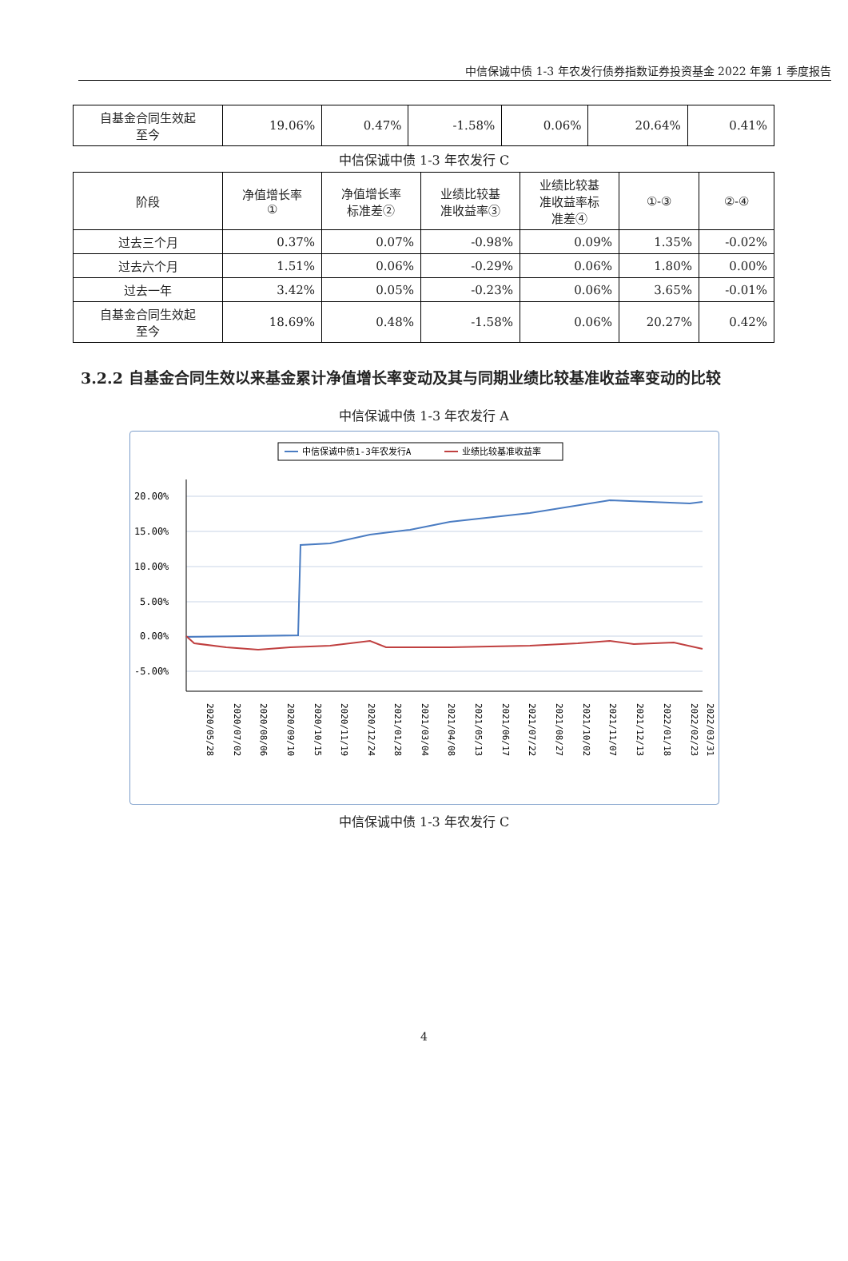中信保诚中债 1-3 年农发行债券指数证券投资基金 2022 年第 1 季度报告
| 自基金合同生效起 至今 | 19.06% | 0.47% | -1.58% | 0.06% | 20.64% | 0.41% |
中信保诚中债 1-3 年农发行 C
| 阶段 | 净值增长率 ① | 净值增长率 标准差② | 业绩比较基 准收益率③ | 业绩比较基 准收益率标 准差④ | ①-③ | ②-④ |
| --- | --- | --- | --- | --- | --- | --- |
| 过去三个月 | 0.37% | 0.07% | -0.98% | 0.09% | 1.35% | -0.02% |
| 过去六个月 | 1.51% | 0.06% | -0.29% | 0.06% | 1.80% | 0.00% |
| 过去一年 | 3.42% | 0.05% | -0.23% | 0.06% | 3.65% | -0.01% |
| 自基金合同生效起 至今 | 18.69% | 0.48% | -1.58% | 0.06% | 20.27% | 0.42% |
3.2.2 自基金合同生效以来基金累计净值增长率变动及其与同期业绩比较基准收益率变动的比较
中信保诚中债 1-3 年农发行 A
中信保诚中债1-3年农发行A
业绩比较基准收益率
20.00%
15.00%
10.00%
5.00%
0.00%
-5.00%
2020/05/28
2020/07/02
2020/08/06
2020/09/10
2020/10/15
2020/11/19
2020/12/24
2021/01/28
2021/03/04
2021/04/08
2021/05/13
2021/06/17
2021/07/22
2021/08/27
2021/10/02
2021/11/07
2021/12/13
2022/01/18
2022/02/23
2022/03/31
中信保诚中债 1-3 年农发行 C
4